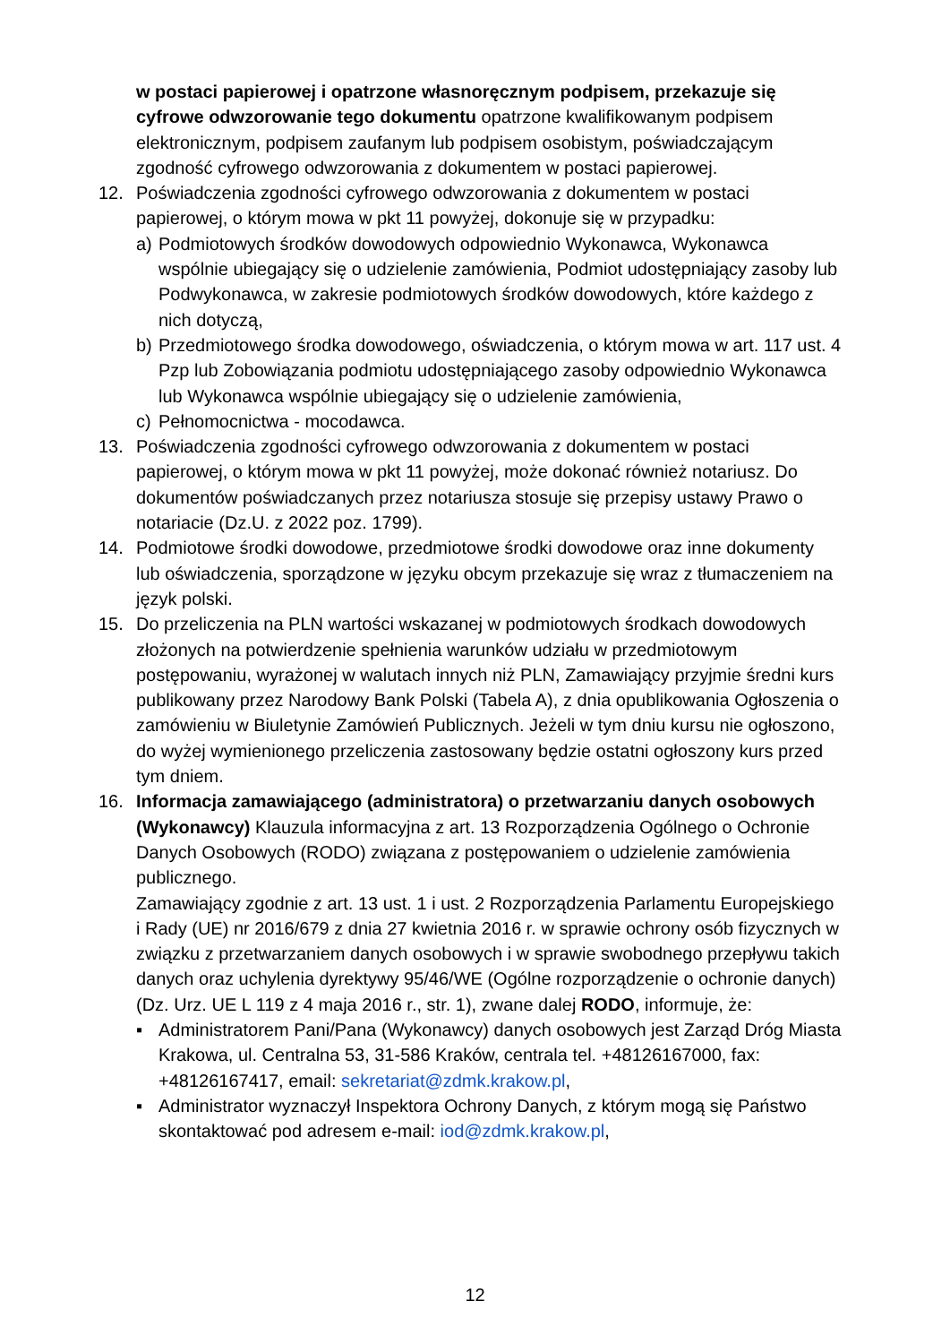w postaci papierowej i opatrzone własnoręcznym podpisem, przekazuje się cyfrowe odwzorowanie tego dokumentu opatrzone kwalifikowanym podpisem elektronicznym, podpisem zaufanym lub podpisem osobistym, poświadczającym zgodność cyfrowego odwzorowania z dokumentem w postaci papierowej.
12. Poświadczenia zgodności cyfrowego odwzorowania z dokumentem w postaci papierowej, o którym mowa w pkt 11 powyżej, dokonuje się w przypadku:
a) Podmiotowych środków dowodowych odpowiednio Wykonawca, Wykonawca wspólnie ubiegający się o udzielenie zamówienia, Podmiot udostępniający zasoby lub Podwykonawca, w zakresie podmiotowych środków dowodowych, które każdego z nich dotyczą,
b) Przedmiotowego środka dowodowego, oświadczenia, o którym mowa w art. 117 ust. 4 Pzp lub Zobowiązania podmiotu udostępniającego zasoby odpowiednio Wykonawca lub Wykonawca wspólnie ubiegający się o udzielenie zamówienia,
c) Pełnomocnictwa - mocodawca.
13. Poświadczenia zgodności cyfrowego odwzorowania z dokumentem w postaci papierowej, o którym mowa w pkt 11 powyżej, może dokonać również notariusz. Do dokumentów poświadczanych przez notariusza stosuje się przepisy ustawy Prawo o notariacie (Dz.U. z 2022 poz. 1799).
14. Podmiotowe środki dowodowe, przedmiotowe środki dowodowe oraz inne dokumenty lub oświadczenia, sporządzone w języku obcym przekazuje się wraz z tłumaczeniem na język polski.
15. Do przeliczenia na PLN wartości wskazanej w podmiotowych środkach dowodowych złożonych na potwierdzenie spełnienia warunków udziału w przedmiotowym postępowaniu, wyrażonej w walutach innych niż PLN, Zamawiający przyjmie średni kurs publikowany przez Narodowy Bank Polski (Tabela A), z dnia opublikowania Ogłoszenia o zamówieniu w Biuletynie Zamówień Publicznych. Jeżeli w tym dniu kursu nie ogłoszono, do wyżej wymienionego przeliczenia zastosowany będzie ostatni ogłoszony kurs przed tym dniem.
16. Informacja zamawiającego (administratora) o przetwarzaniu danych osobowych (Wykonawcy) Klauzula informacyjna z art. 13 Rozporządzenia Ogólnego o Ochronie Danych Osobowych (RODO) związana z postępowaniem o udzielenie zamówienia publicznego.
Zamawiający zgodnie z art. 13 ust. 1 i ust. 2 Rozporządzenia Parlamentu Europejskiego i Rady (UE) nr 2016/679 z dnia 27 kwietnia 2016 r. w sprawie ochrony osób fizycznych w związku z przetwarzaniem danych osobowych i w sprawie swobodnego przepływu takich danych oraz uchylenia dyrektywy 95/46/WE (Ogólne rozporządzenie o ochronie danych) (Dz. Urz. UE L 119 z 4 maja 2016 r., str. 1), zwane dalej RODO, informuje, że:
▪ Administratorem Pani/Pana (Wykonawcy) danych osobowych jest Zarząd Dróg Miasta Krakowa, ul. Centralna 53, 31-586 Kraków, centrala tel. +48126167000, fax: +48126167417, email: sekretariat@zdmk.krakow.pl,
▪ Administrator wyznaczył Inspektora Ochrony Danych, z którym mogą się Państwo skontaktować pod adresem e-mail: iod@zdmk.krakow.pl,
12